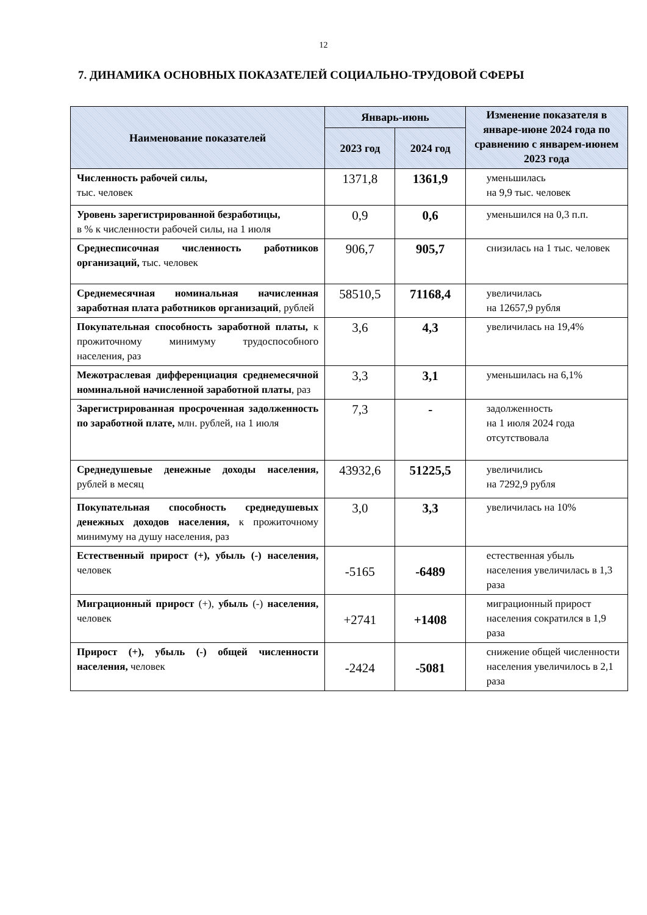12
7. ДИНАМИКА ОСНОВНЫХ ПОКАЗАТЕЛЕЙ СОЦИАЛЬНО-ТРУДОВОЙ СФЕРЫ
| Наименование показателей | Январь-июнь | | Изменение показателя в январе-июне 2024 года по сравнению с январем-июнем 2023 года |
| --- | --- | --- | --- |
| | 2023 год | 2024 год | |
| Численность рабочей силы, тыс. человек | 1371,8 | 1361,9 | уменьшилась на 9,9 тыс. человек |
| Уровень зарегистрированной безработицы, в % к численности рабочей силы, на 1 июля | 0,9 | 0,6 | уменьшился на 0,3 п.п. |
| Среднесписочная численность работников организаций, тыс. человек | 906,7 | 905,7 | снизилась на 1 тыс. человек |
| Среднемесячная номинальная начисленная заработная плата работников организаций , рублей | 58510,5 | 71168,4 | увеличилась на 12657,9 рубля |
| Покупательная способность заработной платы, к прожиточному минимуму трудоспособного населения, раз | 3,6 | 4,3 | увеличилась на 19,4% |
| Межотраслевая дифференциация среднемесячной номинальной начисленной заработной платы , раз | 3,3 | 3,1 | уменьшилась на 6,1% |
| Зарегистрированная просроченная задолженность по заработной плате, млн. рублей, на 1 июля | 7,3 | - | задолженность на 1 июля 2024 года отсутствовала |
| Среднедушевые денежные доходы населения, рублей в месяц | 43932,6 | 51225,5 | увеличились на 7292,9 рубля |
| Покупательная способность среднедушевых денежных доходов населения, к прожиточному минимуму на душу населения, раз | 3,0 | 3,3 | увеличилась на 10% |
| Естественный прирост (+), убыль (-) населения, человек | -5165 | -6489 | естественная убыль населения увеличилась в 1,3 раза |
| Миграционный прирост (+), убыль (-) населения, человек | +2741 | +1408 | миграционный прирост населения сократился в 1,9 раза |
| Прирост (+), убыль (-) общей численности населения, человек | -2424 | -5081 | снижение общей численности населения увеличилось в 2,1 раза |